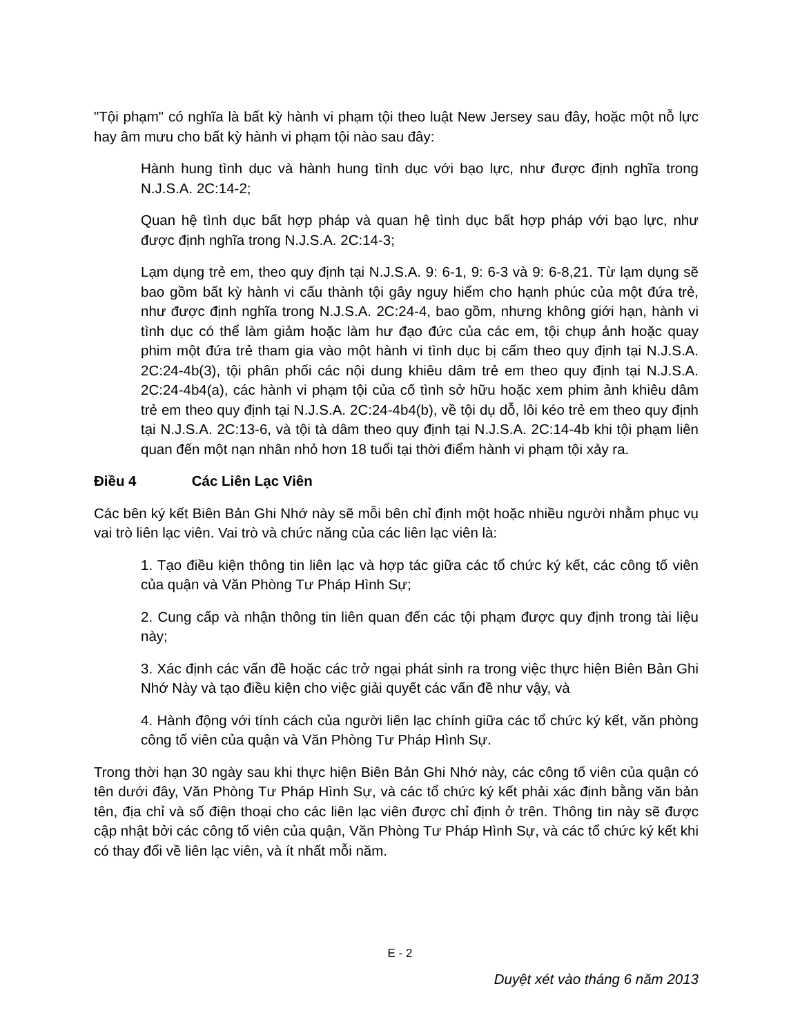"Tội phạm" có nghĩa là bất kỳ hành vi phạm tội theo luật New Jersey sau đây, hoặc một nỗ lực hay âm mưu cho bất kỳ hành vi phạm tội nào sau đây:
Hành hung tình dục và hành hung tình dục với bạo lực, như được định nghĩa trong N.J.S.A. 2C:14-2;
Quan hệ tình dục bất hợp pháp và quan hệ tình dục bất hợp pháp với bạo lực, như được định nghĩa trong N.J.S.A. 2C:14-3;
Lạm dụng trẻ em, theo quy định tại N.J.S.A. 9: 6-1, 9: 6-3 và 9: 6-8,21. Từ lạm dụng sẽ bao gồm bất kỳ hành vi cấu thành tội gây nguy hiểm cho hạnh phúc của một đứa trẻ, như được định nghĩa trong N.J.S.A. 2C:24-4, bao gồm, nhưng không giới hạn, hành vi tình dục có thể làm giảm hoặc làm hư đạo đức của các em, tội chụp ảnh hoặc quay phim một đứa trẻ tham gia vào một hành vi tình dục bị cấm theo quy định tại N.J.S.A. 2C:24-4b(3), tội phân phối các nội dung khiêu dâm trẻ em theo quy định tại N.J.S.A. 2C:24-4b4(a), các hành vi phạm tội của cố tình sở hữu hoặc xem phim ảnh khiêu dâm trẻ em theo quy định tại N.J.S.A. 2C:24-4b4(b), về tội dụ dỗ, lôi kéo trẻ em theo quy định tại N.J.S.A. 2C:13-6, và tội tà dâm theo quy định tại N.J.S.A. 2C:14-4b khi tội phạm liên quan đến một nạn nhân nhỏ hơn 18 tuổi tại thời điểm hành vi phạm tội xảy ra.
Điều 4 Các Liên Lạc Viên
Các bên ký kết Biên Bản Ghi Nhớ này sẽ mỗi bên chỉ định một hoặc nhiều người nhằm phục vụ vai trò liên lạc viên. Vai trò và chức năng của các liên lạc viên là:
1. Tạo điều kiện thông tin liên lạc và hợp tác giữa các tổ chức ký kết, các công tố viên của quận và Văn Phòng Tư Pháp Hình Sự;
2. Cung cấp và nhận thông tin liên quan đến các tội phạm được quy định trong tài liệu này;
3. Xác định các vấn đề hoặc các trở ngại phát sinh ra trong việc thực hiện Biên Bản Ghi Nhớ Này và tạo điều kiện cho việc giải quyết các vấn đề như vậy, và
4. Hành động với tính cách của người liên lạc chính giữa các tổ chức ký kết, văn phòng công tố viên của quận và Văn Phòng Tư Pháp Hình Sự.
Trong thời hạn 30 ngày sau khi thực hiện Biên Bản Ghi Nhớ này, các công tố viên của quận có tên dưới đây, Văn Phòng Tư Pháp Hình Sự, và các tổ chức ký kết phải xác định bằng văn bản tên, địa chỉ và số điện thoại cho các liên lạc viên được chỉ định ở trên. Thông tin này sẽ được cập nhật bởi các công tố viên của quận, Văn Phòng Tư Pháp Hình Sự, và các tổ chức ký kết khi có thay đổi về liên lạc viên, và ít nhất mỗi năm.
E - 2
Duyệt xét vào tháng 6 năm 2013